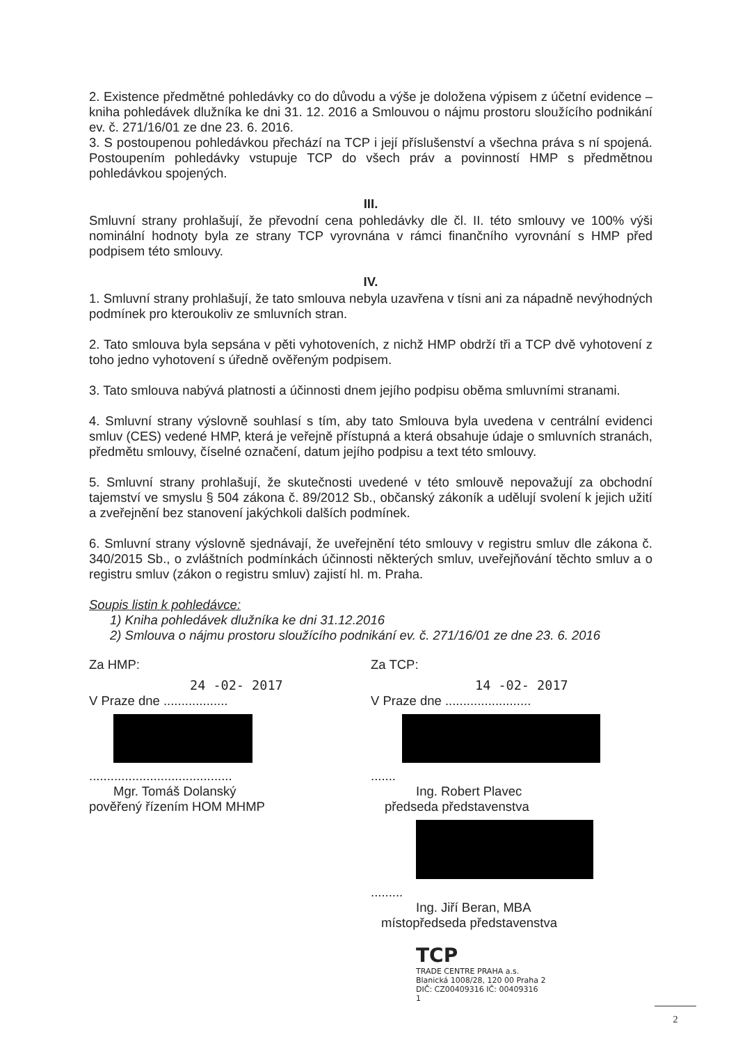2. Existence předmětné pohledávky co do důvodu a výše je doložena výpisem z účetní evidence – kniha pohledávek dlužníka ke dni 31. 12. 2016 a Smlouvou o nájmu prostoru sloužícího podnikání ev. č. 271/16/01 ze dne 23. 6. 2016.
3. S postoupenou pohledávkou přechází na TCP i její příslušenství a všechna práva s ní spojená. Postoupením pohledávky vstupuje TCP do všech práv a povinností HMP s předmětnou pohledávkou spojených.
III.
Smluvní strany prohlašují, že převodní cena pohledávky dle čl. II. této smlouvy ve 100% výši nominální hodnoty byla ze strany TCP vyrovnána v rámci finančního vyrovnání s HMP před podpisem této smlouvy.
IV.
1. Smluvní strany prohlašují, že tato smlouva nebyla uzavřena v tísni ani za nápadně nevýhodných podmínek pro kteroukoliv ze smluvních stran.
2. Tato smlouva byla sepsána v pěti vyhotoveních, z nichž HMP obdrží tři a TCP dvě vyhotovení z toho jedno vyhotovení s úředně ověřeným podpisem.
3. Tato smlouva nabývá platnosti a účinnosti dnem jejího podpisu oběma smluvními stranami.
4. Smluvní strany výslovně souhlasí s tím, aby tato Smlouva byla uvedena v centrální evidenci smluv (CES) vedené HMP, která je veřejně přístupná a která obsahuje údaje o smluvních stranách, předmětu smlouvy, číselné označení, datum jejího podpisu a text této smlouvy.
5. Smluvní strany prohlašují, že skutečnosti uvedené v této smlouvě nepovažují za obchodní tajemství ve smyslu § 504 zákona č. 89/2012 Sb., občanský zákoník a udělují svolení k jejich užití a zveřejnění bez stanovení jakýchkoli dalších podmínek.
6. Smluvní strany výslovně sjednávají, že uveřejnění této smlouvy v registru smluv dle zákona č. 340/2015 Sb., o zvláštních podmínkách účinnosti některých smluv, uveřejňování těchto smluv a o registru smluv (zákon o registru smluv) zajistí hl. m. Praha.
Soupis listin k pohledávce:
1) Kniha pohledávek dlužníka ke dni 31.12.2016
2) Smlouva o nájmu prostoru sloužícího podnikání ev. č. 271/16/01 ze dne 23. 6. 2016
Za HMP:
24 -02- 2017
V Praze dne ..................
........................................
Mgr. Tomáš Dolanský
pověřený řízením HOM MHMP
Za TCP:
14 -02- 2017
V Praze dne ........................
.......
Ing. Robert Plavec
předseda představenstva
.........
Ing. Jiří Beran, MBA
místopředseda představenstva
TCP
TRADE CENTRE PRAHA a.s.
Blanická 1008/28, 120 00 Praha 2
DIČ: CZ00409316 IČ: 00409316
1
2